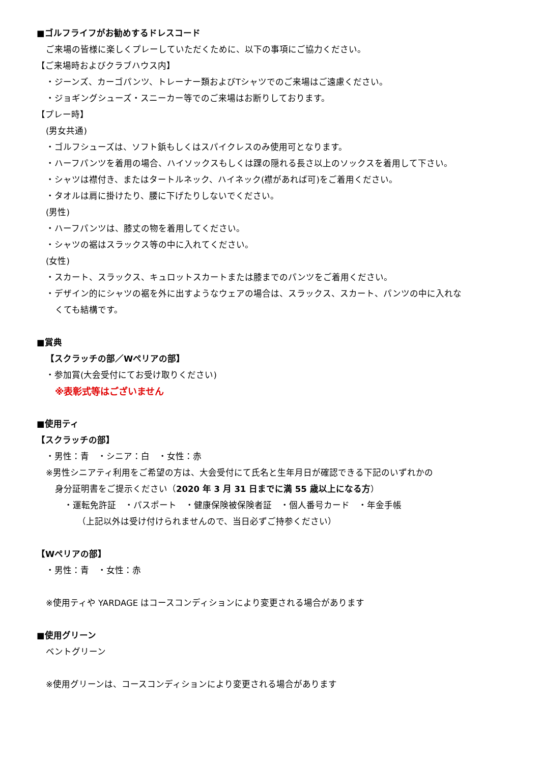■ゴルフライフがお勧めするドレスコード
ご来場の皆様に楽しくプレーしていただくために、以下の事項にご協力ください。
【ご来場時およびクラブハウス内】
・ジーンズ、カーゴパンツ、トレーナー類およびTシャツでのご来場はご遠慮ください。
・ジョギングシューズ・スニーカー等でのご来場はお断りしております。
【プレー時】
(男女共通)
・ゴルフシューズは、ソフト鋲もしくはスパイクレスのみ使用可となります。
・ハーフパンツを着用の場合、ハイソックスもしくは踝の隠れる長さ以上のソックスを着用して下さい。
・シャツは襟付き、またはタートルネック、ハイネック(襟があれば可)をご着用ください。
・タオルは肩に掛けたり、腰に下げたりしないでください。
(男性)
・ハーフパンツは、膝丈の物を着用してください。
・シャツの裾はスラックス等の中に入れてください。
(女性)
・スカート、スラックス、キュロットスカートまたは膝までのパンツをご着用ください。
・デザイン的にシャツの裾を外に出すようなウェアの場合は、スラックス、スカート、パンツの中に入れな
くても結構です。
■賞典
【スクラッチの部／Wペリアの部】
・参加賞(大会受付にてお受け取りください)
※表彰式等はございません
■使用ティ
【スクラッチの部】
・男性：青　・シニア：白　・女性：赤
※男性シニアティ利用をご希望の方は、大会受付にて氏名と生年月日が確認できる下記のいずれかの
身分証明書をご提示ください（2020 年 3 月 31 日までに満 55 歳以上になる方）
・運転免許証　・パスポート　・健康保険被保険者証　・個人番号カード　・年金手帳
（上記以外は受け付けられませんので、当日必ずご持参ください）
【Wペリアの部】
・男性：青　・女性：赤
※使用ティや YARDAGE はコースコンディションにより変更される場合があります
■使用グリーン
ベントグリーン
※使用グリーンは、コースコンディションにより変更される場合があります